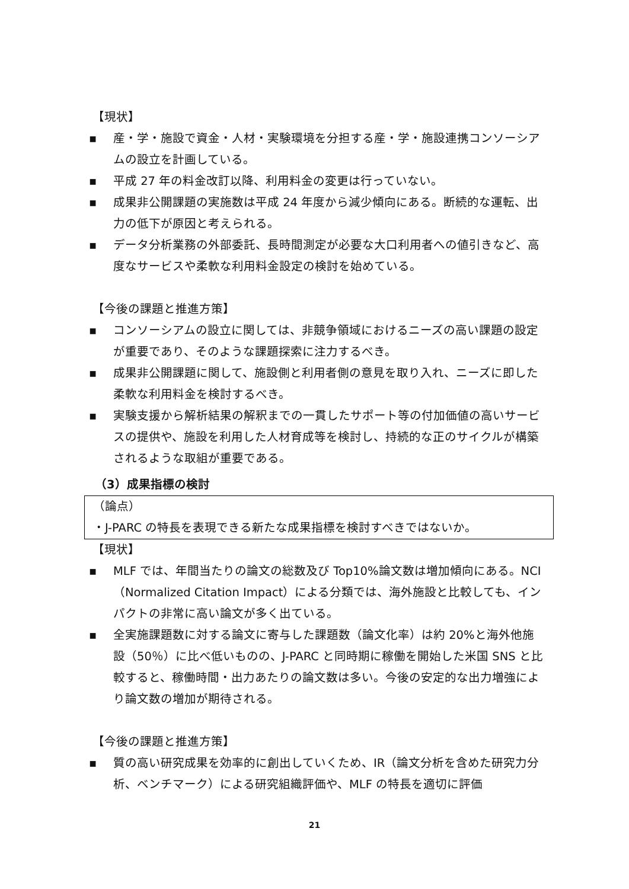【現状】
▪ 産・学・施設で資金・人材・実験環境を分担する産・学・施設連携コンソーシアムの設立を計画している。
▪ 平成 27 年の料金改訂以降、利用料金の変更は行っていない。
▪ 成果非公開課題の実施数は平成 24 年度から減少傾向にある。断続的な運転、出力の低下が原因と考えられる。
▪ データ分析業務の外部委託、長時間測定が必要な大口利用者への値引きなど、高度なサービスや柔軟な利用料金設定の検討を始めている。
【今後の課題と推進方策】
▪ コンソーシアムの設立に関しては、非競争領域におけるニーズの高い課題の設定が重要であり、そのような課題探索に注力するべき。
▪ 成果非公開課題に関して、施設側と利用者側の意見を取り入れ、ニーズに即した柔軟な利用料金を検討するべき。
▪ 実験支援から解析結果の解釈までの一貫したサポート等の付加価値の高いサービスの提供や、施設を利用した人材育成等を検討し、持続的な正のサイクルが構築されるような取組が重要である。
（3）成果指標の検討
（論点）
・J-PARC の特長を表現できる新たな成果指標を検討すべきではないか。
【現状】
▪ MLF では、年間当たりの論文の総数及び Top10%論文数は増加傾向にある。NCI（Normalized Citation Impact）による分類では、海外施設と比較しても、インパクトの非常に高い論文が多く出ている。
▪ 全実施課題数に対する論文に寄与した課題数（論文化率）は約 20%と海外他施設（50％）に比べ低いものの、J-PARC と同時期に稼働を開始した米国 SNS と比較すると、稼働時間・出力あたりの論文数は多い。今後の安定的な出力増強により論文数の増加が期待される。
【今後の課題と推進方策】
▪ 質の高い研究成果を効率的に創出していくため、IR（論文分析を含めた研究力分析、ベンチマーク）による研究組織評価や、MLF の特長を適切に評価
21